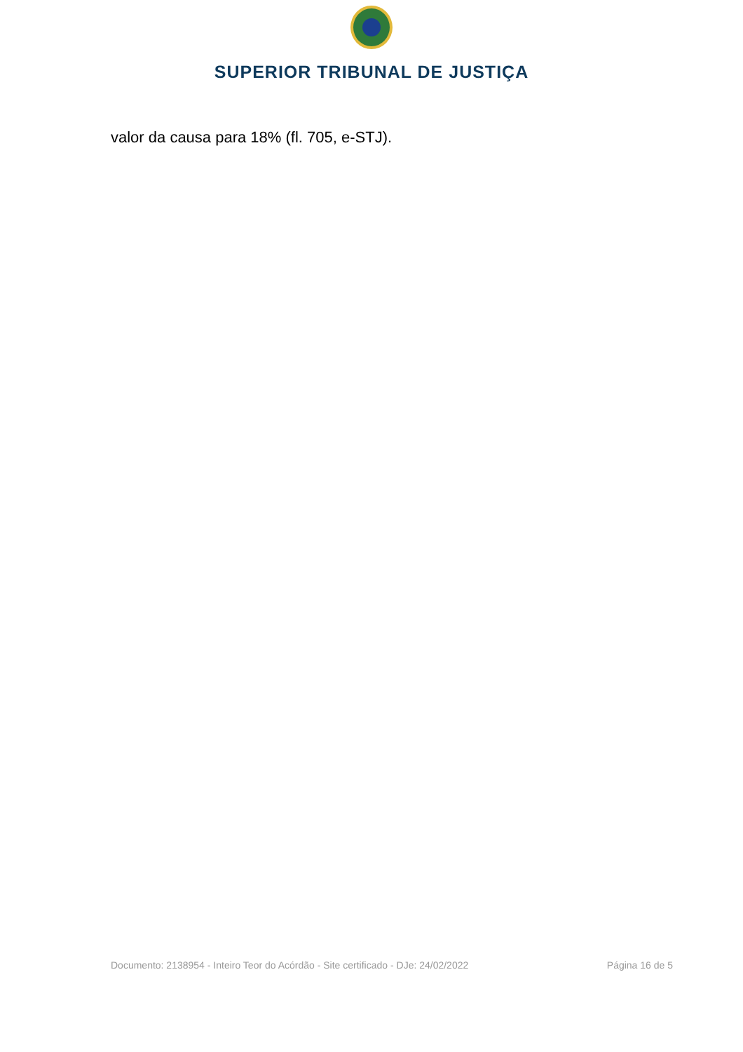SUPERIOR TRIBUNAL DE JUSTIÇA
valor da causa para 18% (fl. 705, e-STJ).
Documento: 2138954 - Inteiro Teor do Acórdão - Site certificado - DJe: 24/02/2022 Página 16 de 5